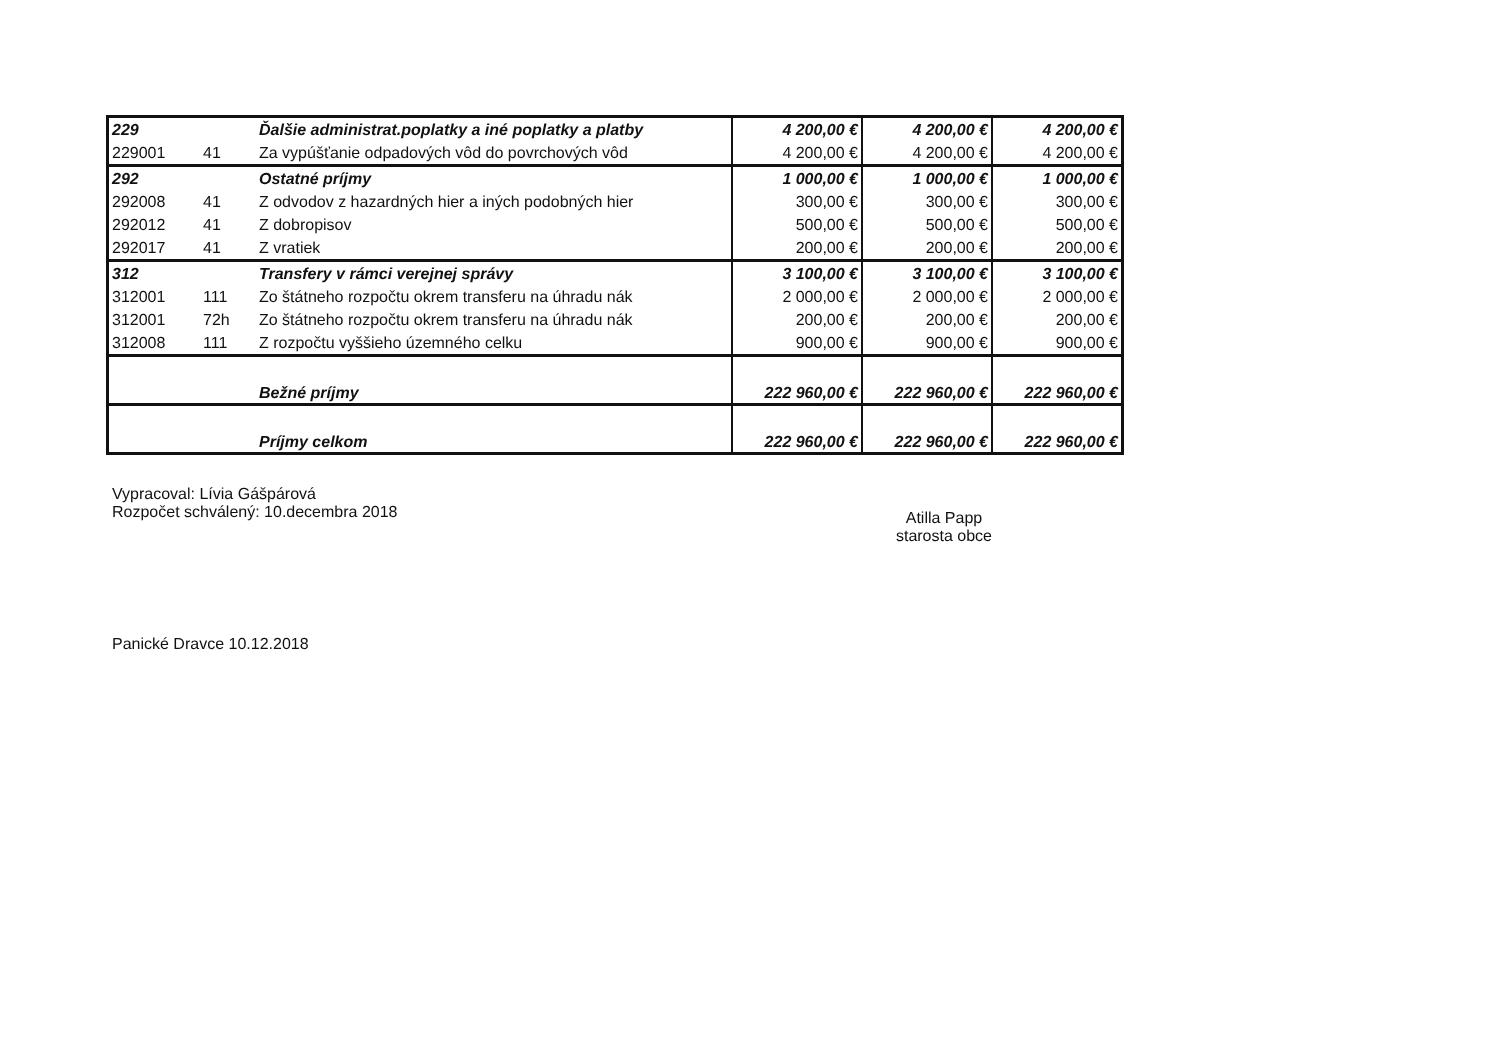| 229 | | Ďalšie administrat.poplatky a iné poplatky a platby | 4 200,00 € | 4 200,00 € | 4 200,00 € |
| 229001 | 41 | Za vypúšťanie odpadových vôd do povrchových vôd | 4 200,00 € | 4 200,00 € | 4 200,00 € |
| 292 | | Ostatné príjmy | 1 000,00 € | 1 000,00 € | 1 000,00 € |
| 292008 | 41 | Z odvodov z hazardných hier a iných podobných hier | 300,00 € | 300,00 € | 300,00 € |
| 292012 | 41 | Z dobropisov | 500,00 € | 500,00 € | 500,00 € |
| 292017 | 41 | Z vratiek | 200,00 € | 200,00 € | 200,00 € |
| 312 | | Transfery v rámci verejnej správy | 3 100,00 € | 3 100,00 € | 3 100,00 € |
| 312001 | 111 | Zo štátneho rozpočtu okrem transferu na úhradu nák | 2 000,00 € | 2 000,00 € | 2 000,00 € |
| 312001 | 72h | Zo štátneho rozpočtu okrem transferu na úhradu nák | 200,00 € | 200,00 € | 200,00 € |
| 312008 | 111 | Z rozpočtu vyššieho územného celku | 900,00 € | 900,00 € | 900,00 € |
| | | Bežné príjmy | 222 960,00 € | 222 960,00 € | 222 960,00 € |
| | | Príjmy celkom | 222 960,00 € | 222 960,00 € | 222 960,00 € |
Vypracoval: Lívia Gášpárová
Rozpočet schválený: 10.decembra 2018
Atilla Papp
starosta obce
Panické Dravce 10.12.2018